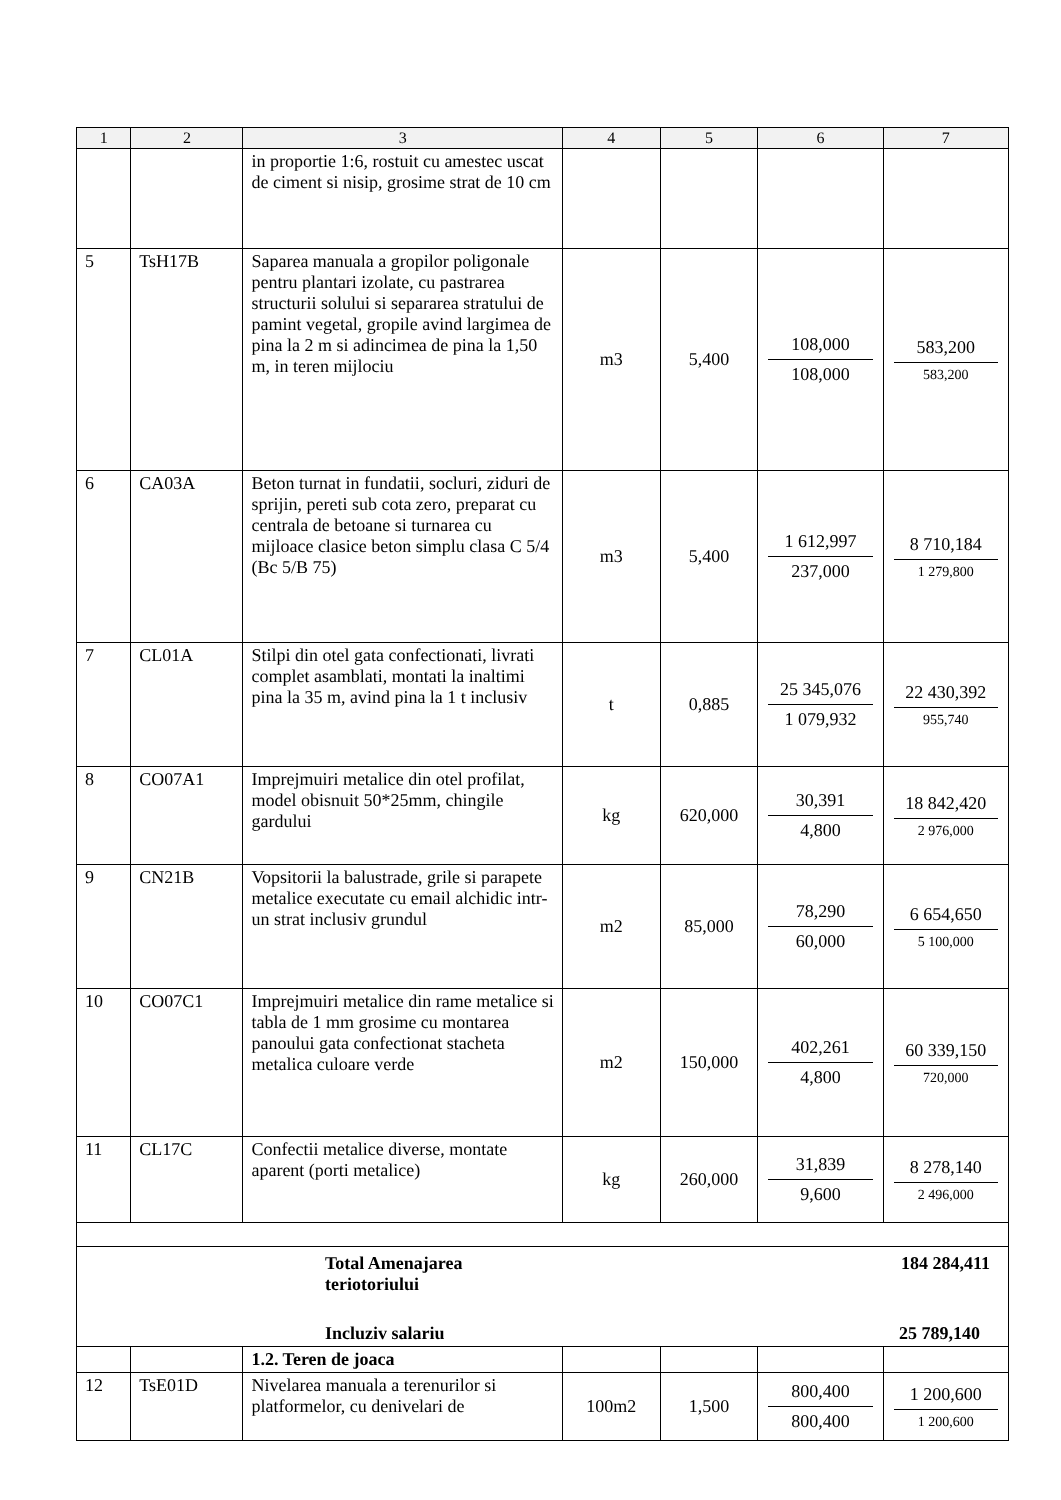| 1 | 2 | 3 | 4 | 5 | 6 | 7 |
| --- | --- | --- | --- | --- | --- | --- |
| | | in proportie 1:6, rostuit cu amestec uscat de ciment si nisip, grosime strat de 10 cm | | | | |
| 5 | TsH17B | Saparea manuala a gropilor poligonale pentru plantari izolate, cu pastrarea structurii solului si separarea stratului de pamint vegetal, gropile avind largimea de pina la 2 m si adincimea de pina la 1,50 m, in teren mijlociu | m3 | 5,400 | 108,000 108,000 | 583,200 583,200 |
| 6 | CA03A | Beton turnat in fundatii, socluri, ziduri de sprijin, pereti sub cota zero, preparat cu centrala de betoane si turnarea cu mijloace clasice beton simplu clasa C 5/4 (Bc 5/B 75) | m3 | 5,400 | 1 612,997 237,000 | 8 710,184 1 279,800 |
| 7 | CL01A | Stilpi din otel gata confectionati, livrati complet asamblati, montati la inaltimi pina la 35 m, avind pina la 1 t inclusiv | t | 0,885 | 25 345,076 1 079,932 | 22 430,392 955,740 |
| 8 | CO07A1 | Imprejmuiri metalice din otel profilat, model obisnuit 50*25mm, chingile gardului | kg | 620,000 | 30,391 4,800 | 18 842,420 2 976,000 |
| 9 | CN21B | Vopsitorii la balustrade, grile si parapete metalice executate cu email alchidic intr-un strat inclusiv grundul | m2 | 85,000 | 78,290 60,000 | 6 654,650 5 100,000 |
| 10 | CO07C1 | Imprejmuiri metalice din rame metalice si tabla de 1 mm grosime cu montarea panoului gata confectionat stacheta metalica culoare verde | m2 | 150,000 | 402,261 4,800 | 60 339,150 720,000 |
| 11 | CL17C | Confectii metalice diverse, montate aparent (porti metalice) | kg | 260,000 | 31,839 9,600 | 8 278,140 2 496,000 |
| Total Amenajarea teriotoriului 184 284,411 Incluziv salariu 25 789,140 | | | | | | |
| | | 1.2. Teren de joaca | | | | |
| 12 | TsE01D | Nivelarea manuala a terenurilor si platformelor, cu denivelari de | 100m2 | 1,500 | 800,400 800,400 | 1 200,600 1 200,600 |